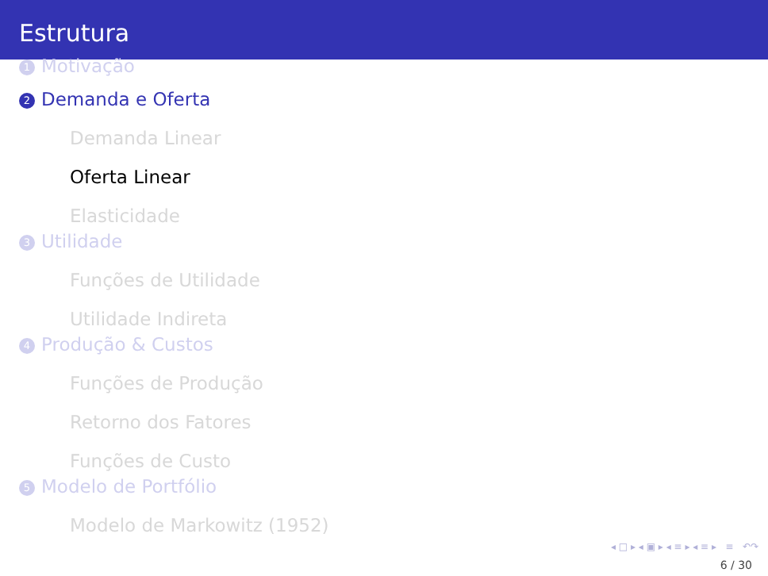Estrutura
1 Motivação
2 Demanda e Oferta
Demanda Linear
Oferta Linear
Elasticidade
3 Utilidade
Funções de Utilidade
Utilidade Indireta
4 Produção & Custos
Funções de Produção
Retorno dos Fatores
Funções de Custo
5 Modelo de Portfólio
Modelo de Markowitz (1952)
◂ □ ▸ ◂ ▣ ▸ ◂ ≡ ▸ ◂ ≡ ▸ ≡ ↶↷
6 / 30